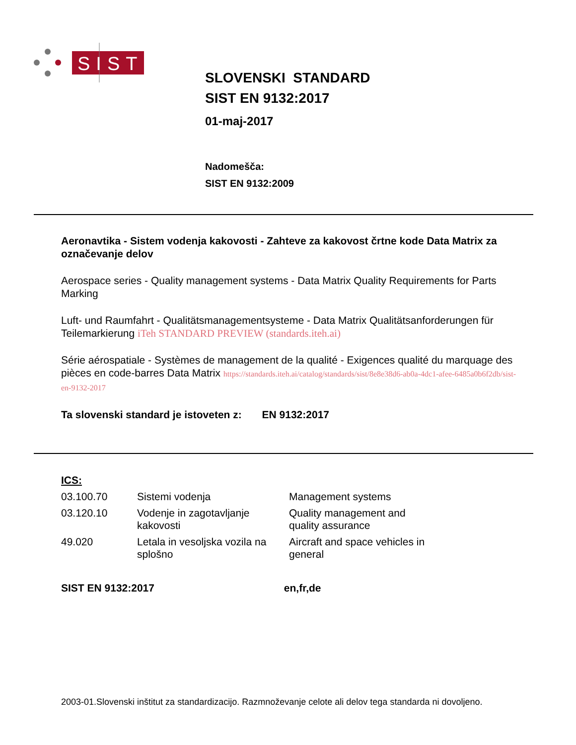SIST
SLOVENSKI STANDARD
SIST EN 9132:2017
01-maj-2017
Nadomešča:
SIST EN 9132:2009
Aeronavtika - Sistem vodenja kakovosti - Zahteve za kakovost črtne kode Data Matrix za označevanje delov
Aerospace series - Quality management systems - Data Matrix Quality Requirements for Parts Marking
Luft- und Raumfahrt - Qualitätsmanagementsysteme - Data Matrix Qualitätsanforderungen für Teilemarkierung iTeh STANDARD PREVIEW (standards.iteh.ai)
Série aérospatiale - Systèmes de management de la qualité - Exigences qualité du marquage des pièces en code-barres Data Matrix https://standards.iteh.ai/catalog/standards/sist/8e8e38d6-ab0a-4dc1-afee-6485a0b6f2db/sist-en-9132-2017
Ta slovenski standard je istoveten z: EN 9132:2017
ICS:
| 03.100.70 | Sistemi vodenja | Management systems |
| 03.120.10 | Vodenje in zagotavljanje kakovosti | Quality management and quality assurance |
| 49.020 | Letala in vesoljska vozila na splošno | Aircraft and space vehicles in general |
SIST EN 9132:2017 en,fr,de
2003-01.Slovenski inštitut za standardizacijo. Razmnoževanje celote ali delov tega standarda ni dovoljeno.